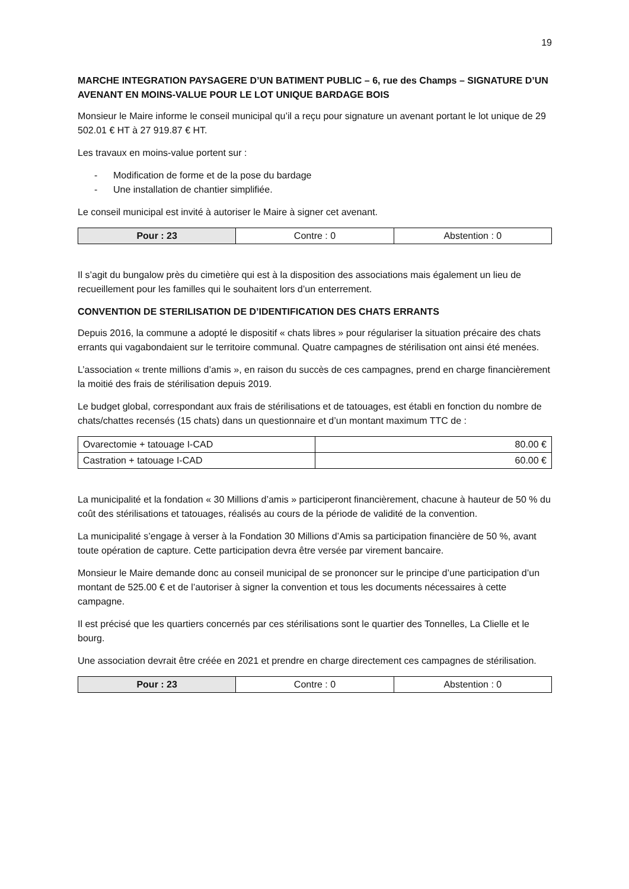19
MARCHE INTEGRATION PAYSAGERE D’UN BATIMENT PUBLIC – 6, rue des Champs – SIGNATURE D’UN AVENANT EN MOINS-VALUE POUR LE LOT UNIQUE BARDAGE BOIS
Monsieur le Maire informe le conseil municipal qu’il a reçu pour signature un avenant portant le lot unique de 29 502.01 € HT à 27 919.87 € HT.
Les travaux en moins-value portent sur :
- Modification de forme et de la pose du bardage
- Une installation de chantier simplifiée.
Le conseil municipal est invité à autoriser le Maire à signer cet avenant.
| Pour : 23 | Contre : 0 | Abstention : 0 |
Il s’agit du bungalow près du cimetière qui est à la disposition des associations mais également un lieu de recueillement pour les familles qui le souhaitent lors d’un enterrement.
CONVENTION DE STERILISATION DE D’IDENTIFICATION DES CHATS ERRANTS
Depuis 2016, la commune a adopté le dispositif « chats libres » pour régulariser la situation précaire des chats errants qui vagabondaient sur le territoire communal. Quatre campagnes de stérilisation ont ainsi été menées.
L’association « trente millions d’amis », en raison du succès de ces campagnes, prend en charge financièrement la moitié des frais de stérilisation depuis 2019.
Le budget global, correspondant aux frais de stérilisations et de tatouages, est établi en fonction du nombre de chats/chattes recensés (15 chats) dans un questionnaire et d’un montant maximum TTC de :
| Ovarectomie + tatouage I-CAD | 80.00 € |
| Castration + tatouage I-CAD | 60.00 € |
La municipalité et la fondation « 30 Millions d’amis » participeront financièrement, chacune à hauteur de 50 % du coût des stérilisations et tatouages, réalisés au cours de la période de validité de la convention.
La municipalité s’engage à verser à la Fondation 30 Millions d’Amis sa participation financière de 50 %, avant toute opération de capture. Cette participation devra être versée par virement bancaire.
Monsieur le Maire demande donc au conseil municipal de se prononcer sur le principe d’une participation d’un montant de 525.00 € et de l’autoriser à signer la convention et tous les documents nécessaires à cette campagne.
Il est précisé que les quartiers concernés par ces stérilisations sont le quartier des Tonnelles, La Clielle et le bourg.
Une association devrait être créée en 2021 et prendre en charge directement ces campagnes de stérilisation.
| Pour : 23 | Contre : 0 | Abstention : 0 |